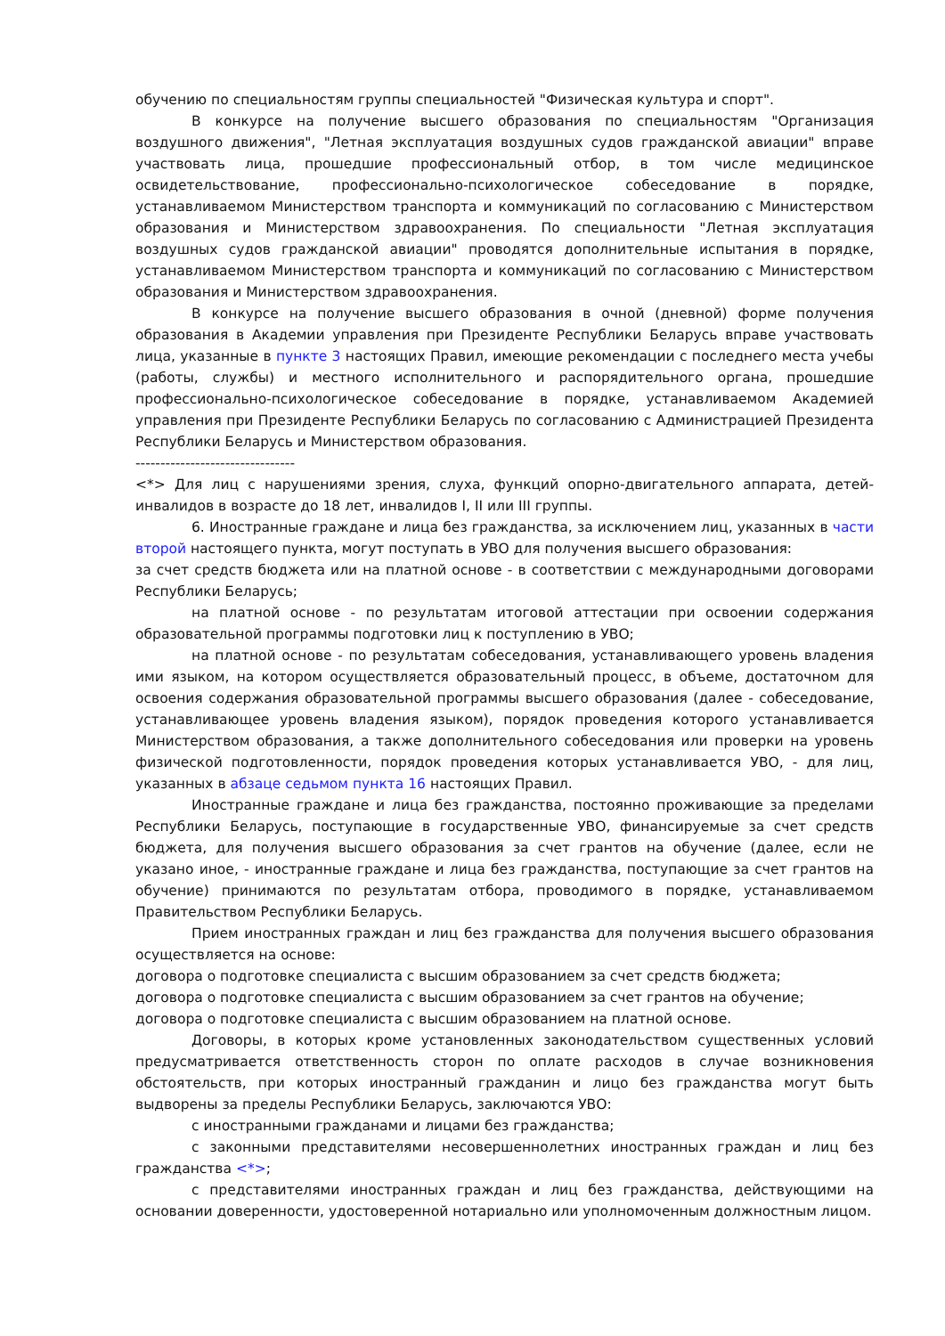обучению по специальностям группы специальностей "Физическая культура и спорт".
В конкурсе на получение высшего образования по специальностям "Организация воздушного движения", "Летная эксплуатация воздушных судов гражданской авиации" вправе участвовать лица, прошедшие профессиональный отбор, в том числе медицинское освидетельствование, профессионально-психологическое собеседование в порядке, устанавливаемом Министерством транспорта и коммуникаций по согласованию с Министерством образования и Министерством здравоохранения. По специальности "Летная эксплуатация воздушных судов гражданской авиации" проводятся дополнительные испытания в порядке, устанавливаемом Министерством транспорта и коммуникаций по согласованию с Министерством образования и Министерством здравоохранения.
В конкурсе на получение высшего образования в очной (дневной) форме получения образования в Академии управления при Президенте Республики Беларусь вправе участвовать лица, указанные в пункте 3 настоящих Правил, имеющие рекомендации с последнего места учебы (работы, службы) и местного исполнительного и распорядительного органа, прошедшие профессионально-психологическое собеседование в порядке, устанавливаемом Академией управления при Президенте Республики Беларусь по согласованию с Администрацией Президента Республики Беларусь и Министерством образования.
--------------------------------
<*> Для лиц с нарушениями зрения, слуха, функций опорно-двигательного аппарата, детей-инвалидов в возрасте до 18 лет, инвалидов I, II или III группы.
6. Иностранные граждане и лица без гражданства, за исключением лиц, указанных в части второй настоящего пункта, могут поступать в УВО для получения высшего образования:
за счет средств бюджета или на платной основе - в соответствии с международными договорами Республики Беларусь;
на платной основе - по результатам итоговой аттестации при освоении содержания образовательной программы подготовки лиц к поступлению в УВО;
на платной основе - по результатам собеседования, устанавливающего уровень владения ими языком, на котором осуществляется образовательный процесс, в объеме, достаточном для освоения содержания образовательной программы высшего образования (далее - собеседование, устанавливающее уровень владения языком), порядок проведения которого устанавливается Министерством образования, а также дополнительного собеседования или проверки на уровень физической подготовленности, порядок проведения которых устанавливается УВО, - для лиц, указанных в абзаце седьмом пункта 16 настоящих Правил.
Иностранные граждане и лица без гражданства, постоянно проживающие за пределами Республики Беларусь, поступающие в государственные УВО, финансируемые за счет средств бюджета, для получения высшего образования за счет грантов на обучение (далее, если не указано иное, - иностранные граждане и лица без гражданства, поступающие за счет грантов на обучение) принимаются по результатам отбора, проводимого в порядке, устанавливаемом Правительством Республики Беларусь.
Прием иностранных граждан и лиц без гражданства для получения высшего образования осуществляется на основе:
договора о подготовке специалиста с высшим образованием за счет средств бюджета;
договора о подготовке специалиста с высшим образованием за счет грантов на обучение;
договора о подготовке специалиста с высшим образованием на платной основе.
Договоры, в которых кроме установленных законодательством существенных условий предусматривается ответственность сторон по оплате расходов в случае возникновения обстоятельств, при которых иностранный гражданин и лицо без гражданства могут быть выдворены за пределы Республики Беларусь, заключаются УВО:
с иностранными гражданами и лицами без гражданства;
с законными представителями несовершеннолетних иностранных граждан и лиц без гражданства <*>;
с представителями иностранных граждан и лиц без гражданства, действующими на основании доверенности, удостоверенной нотариально или уполномоченным должностным лицом.